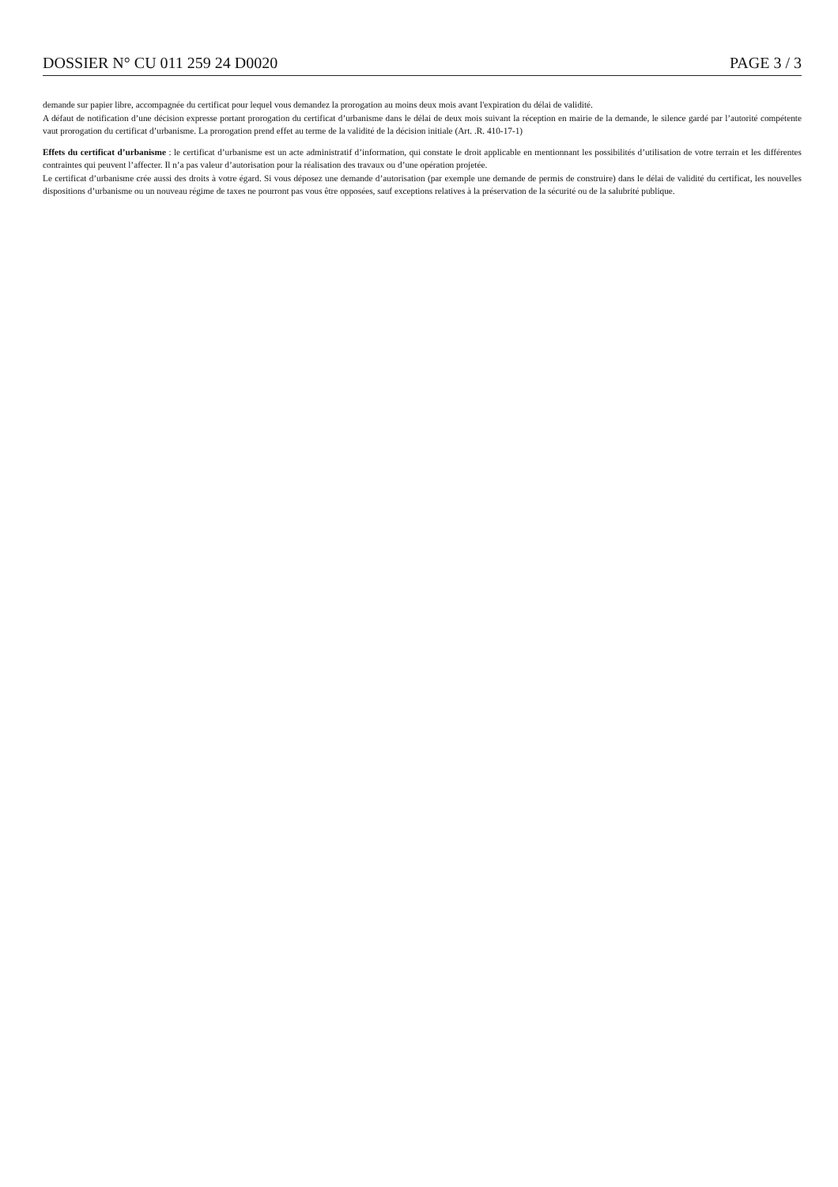DOSSIER N° CU 011 259 24 D0020 PAGE 3 / 3
demande sur papier libre, accompagnée du certificat pour lequel vous demandez la prorogation au moins deux mois avant l'expiration du délai de validité.
A défaut de notification d’une décision expresse portant prorogation du certificat d’urbanisme dans le délai de deux mois suivant la réception en mairie de la demande, le silence gardé par l’autorité compétente vaut prorogation du certificat d’urbanisme. La prorogation prend effet au terme de la validité de la décision initiale (Art. .R. 410-17-1)
Effets du certificat d’urbanisme : le certificat d’urbanisme est un acte administratif d’information, qui constate le droit applicable en mentionnant les possibilités d’utilisation de votre terrain et les différentes contraintes qui peuvent l’affecter. Il n’a pas valeur d’autorisation pour la réalisation des travaux ou d’une opération projetée.
Le certificat d’urbanisme crée aussi des droits à votre égard. Si vous déposez une demande d’autorisation (par exemple une demande de permis de construire) dans le délai de validité du certificat, les nouvelles dispositions d’urbanisme ou un nouveau régime de taxes ne pourront pas vous être opposées, sauf exceptions relatives à la préservation de la sécurité ou de la salubrité publique.